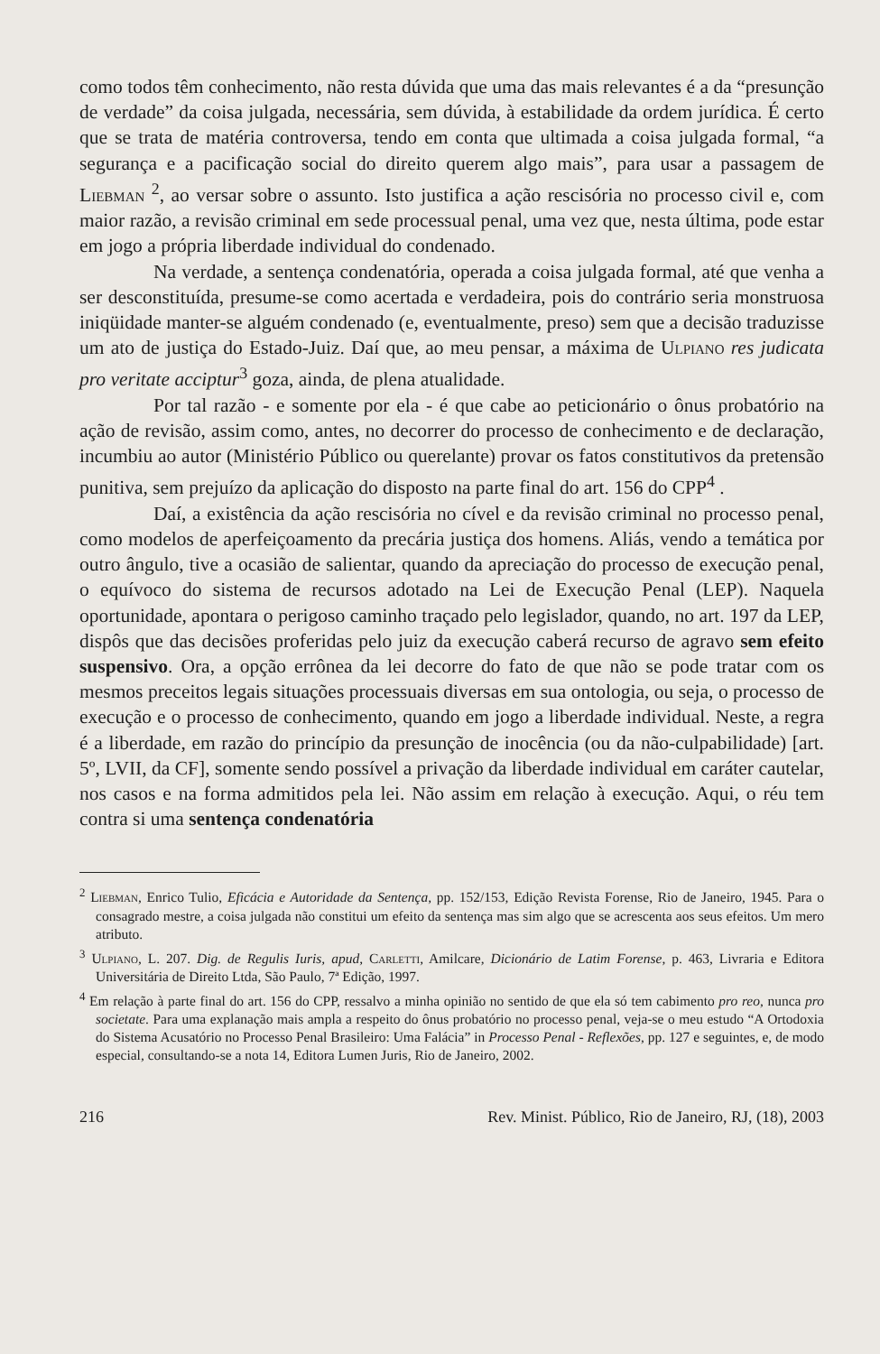como todos têm conhecimento, não resta dúvida que uma das mais relevantes é a da “presunção de verdade” da coisa julgada, necessária, sem dúvida, à estabilidade da ordem jurídica. É certo que se trata de matéria controversa, tendo em conta que ultimada a coisa julgada formal, “a segurança e a pacificação social do direito querem algo mais”, para usar a passagem de Liebman <sup>2</sup>, ao versar sobre o assunto. Isto justifica a ação rescisória no processo civil e, com maior razão, a revisão criminal em sede processual penal, uma vez que, nesta última, pode estar em jogo a própria liberdade individual do condenado.
Na verdade, a sentença condenatória, operada a coisa julgada formal, até que venha a ser desconstituída, presume-se como acertada e verdadeira, pois do contrário seria monstruosa iniqüidade manter-se alguém condenado (e, eventualmente, preso) sem que a decisão traduzisse um ato de justiça do Estado-Juiz. Daí que, ao meu pensar, a máxima de Ulpiano res judicata pro veritate acciptur<sup>3</sup> goza, ainda, de plena atualidade.
Por tal razão - e somente por ela - é que cabe ao peticionário o ônus probatório na ação de revisão, assim como, antes, no decorrer do processo de conhecimento e de declaração, incumbiu ao autor (Ministério Público ou querelante) provar os fatos constitutivos da pretensão punitiva, sem prejuízo da aplicação do disposto na parte final do art. 156 do CPP<sup>4</sup> .
Daí, a existência da ação rescisória no cível e da revisão criminal no processo penal, como modelos de aperfeiçoamento da precária justiça dos homens. Aliás, vendo a temática por outro ângulo, tive a ocasião de salientar, quando da apreciação do processo de execução penal, o equívoco do sistema de recursos adotado na Lei de Execução Penal (LEP). Naquela oportunidade, apontara o perigoso caminho traçado pelo legislador, quando, no art. 197 da LEP, dispôs que das decisões proferidas pelo juiz da execução caberá recurso de agravo sem efeito suspensivo. Ora, a opção errônea da lei decorre do fato de que não se pode tratar com os mesmos preceitos legais situações processuais diversas em sua ontologia, ou seja, o processo de execução e o processo de conhecimento, quando em jogo a liberdade individual. Neste, a regra é a liberdade, em razão do princípio da presunção de inocência (ou da não-culpabilidade) [art. 5º, LVII, da CF], somente sendo possível a privação da liberdade individual em caráter cautelar, nos casos e na forma admitidos pela lei. Não assim em relação à execução. Aqui, o réu tem contra si uma sentença condenatória
<sup>2</sup> Liebman, Enrico Tulio, Eficácia e Autoridade da Sentença, pp. 152/153, Edição Revista Forense, Rio de Janeiro, 1945. Para o consagrado mestre, a coisa julgada não constitui um efeito da sentença mas sim algo que se acrescenta aos seus efeitos. Um mero atributo.
<sup>3</sup> Ulpiano, L. 207. Dig. de Regulis Iuris, apud, Carletti, Amilcare, Dicionário de Latim Forense, p. 463, Livraria e Editora Universitária de Direito Ltda, São Paulo, 7ª Edição, 1997.
<sup>4</sup> Em relação à parte final do art. 156 do CPP, ressalvo a minha opinião no sentido de que ela só tem cabimento pro reo, nunca pro societate. Para uma explanação mais ampla a respeito do ônus probatório no processo penal, veja-se o meu estudo “A Ortodoxia do Sistema Acusatório no Processo Penal Brasileiro: Uma Falácia” in Processo Penal - Reflexões, pp. 127 e seguintes, e, de modo especial, consultando-se a nota 14, Editora Lumen Juris, Rio de Janeiro, 2002.
216 Rev. Minist. Público, Rio de Janeiro, RJ, (18), 2003